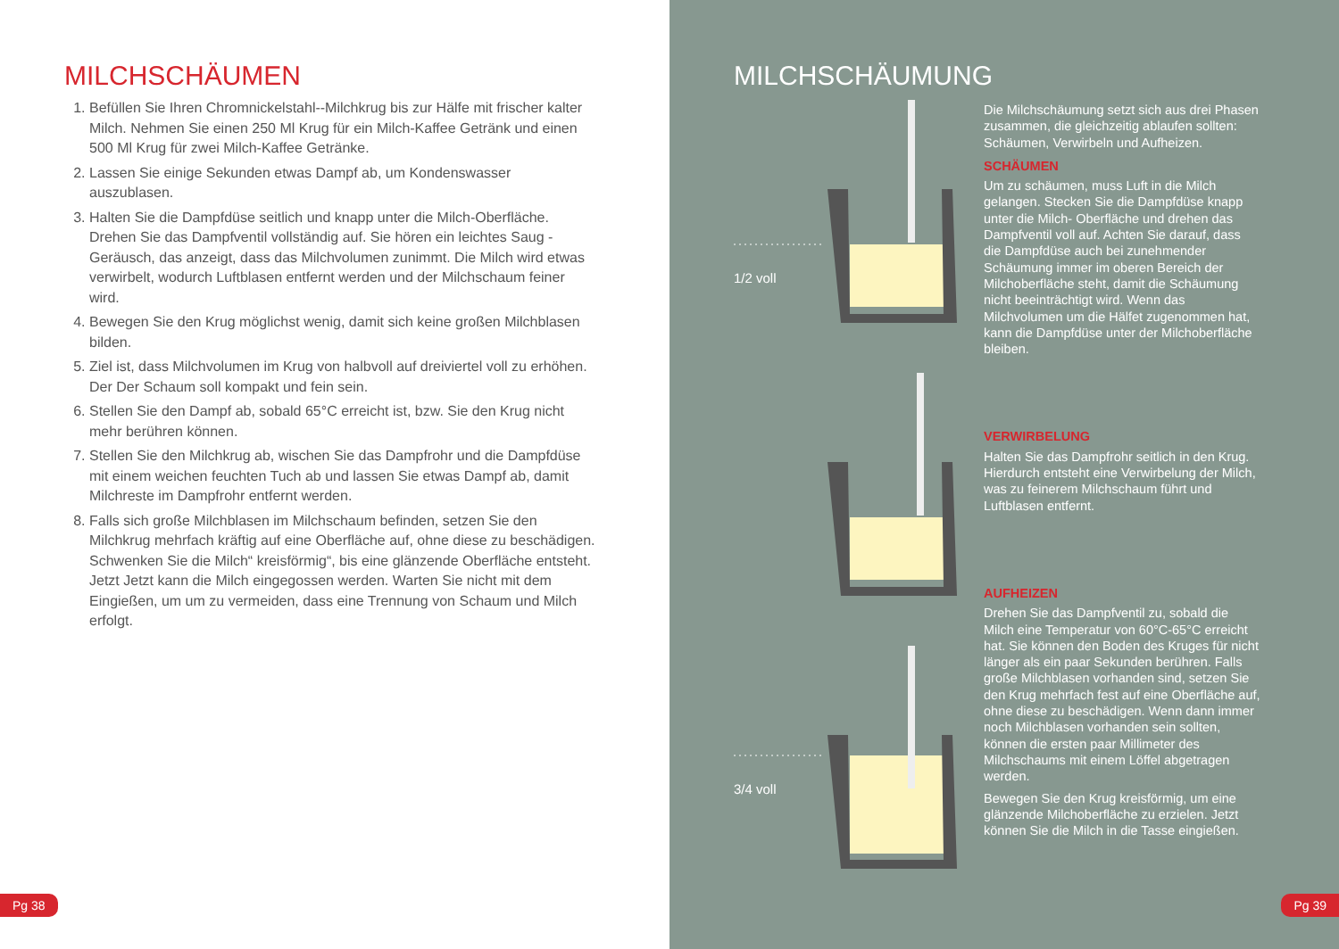MILCHSCHÄUMEN
1. Befüllen Sie Ihren Chromnickelstahl--Milchkrug bis zur Hälfe mit frischer kalter Milch. Nehmen Sie einen 250 Ml Krug für ein Milch-Kaffee Getränk und einen 500 Ml Krug für zwei Milch-Kaffee Getränke.
2. Lassen Sie einige Sekunden etwas Dampf ab, um Kondenswasser auszublasen.
3. Halten Sie die Dampfdüse seitlich und knapp unter die Milch-Oberfläche. Drehen Sie das Dampfventil vollständig auf. Sie hören ein leichtes Saug -Geräusch, das anzeigt, dass das Milchvolumen zunimmt. Die Milch wird etwas verwirbelt, wodurch Luftblasen entfernt werden und der Milchschaum feiner wird.
4. Bewegen Sie den Krug möglichst wenig, damit sich keine großen Milchblasen bilden.
5. Ziel ist, dass Milchvolumen im Krug von halbvoll auf dreiviertel voll zu erhöhen. Der Der Schaum soll kompakt und fein sein.
6. Stellen Sie den Dampf ab, sobald 65°C erreicht ist, bzw. Sie den Krug nicht mehr berühren können.
7. Stellen Sie den Milchkrug ab, wischen Sie das Dampfrohr und die Dampfdüse mit einem weichen feuchten Tuch ab und lassen Sie etwas Dampf ab, damit Milchreste im Dampfrohr entfernt werden.
8. Falls sich große Milchblasen im Milchschaum befinden, setzen Sie den Milchkrug mehrfach kräftig auf eine Oberfläche auf, ohne diese zu beschädigen. Schwenken Sie die Milch“ kreisförmig“, bis eine glänzende Oberfläche entsteht. Jetzt Jetzt kann die Milch eingegossen werden. Warten Sie nicht mit dem Eingießen, um um zu vermeiden, dass eine Trennung von Schaum und Milch erfolgt.
Pg 38
MILCHSCHÄUMUNG
Die Milchschäumung setzt sich aus drei Phasen zusammen, die gleichzeitig ablaufen sollten: Schäumen, Verwirbeln und Aufheizen.
SCHÄUMEN
Um zu schäumen, muss Luft in die Milch gelangen. Stecken Sie die Dampfdüse knapp unter die Milch- Oberfläche und drehen das Dampfventil voll auf. Achten Sie darauf, dass die Dampfdüse auch bei zunehmender Schäumung immer im oberen Bereich der Milchoberfläche steht, damit die Schäumung nicht beeinträchtigt wird. Wenn das Milchvolumen um die Hälfet zugenommen hat, kann die Dampfdüse unter der Milchoberfläche bleiben.
VERWIRBELUNG
Halten Sie das Dampfrohr seitlich in den Krug. Hierdurch entsteht eine Verwirbelung der Milch, was zu feinerem Milchschaum führt und Luftblasen entfernt.
AUFHEIZEN
Drehen Sie das Dampfventil zu, sobald die Milch eine Temperatur von 60°C-65°C erreicht hat. Sie können den Boden des Kruges für nicht länger als ein paar Sekunden berühren. Falls große Milchblasen vorhanden sind, setzen Sie den Krug mehrfach fest auf eine Oberfläche auf, ohne diese zu beschädigen. Wenn dann immer noch Milchblasen vorhanden sein sollten, können die ersten paar Millimeter des Milchschaums mit einem Löffel abgetragen werden.
Bewegen Sie den Krug kreisförmig, um eine glänzende Milchoberfläche zu erzielen. Jetzt können Sie die Milch in die Tasse eingießen.
1/2 voll
3/4 voll
Pg 39